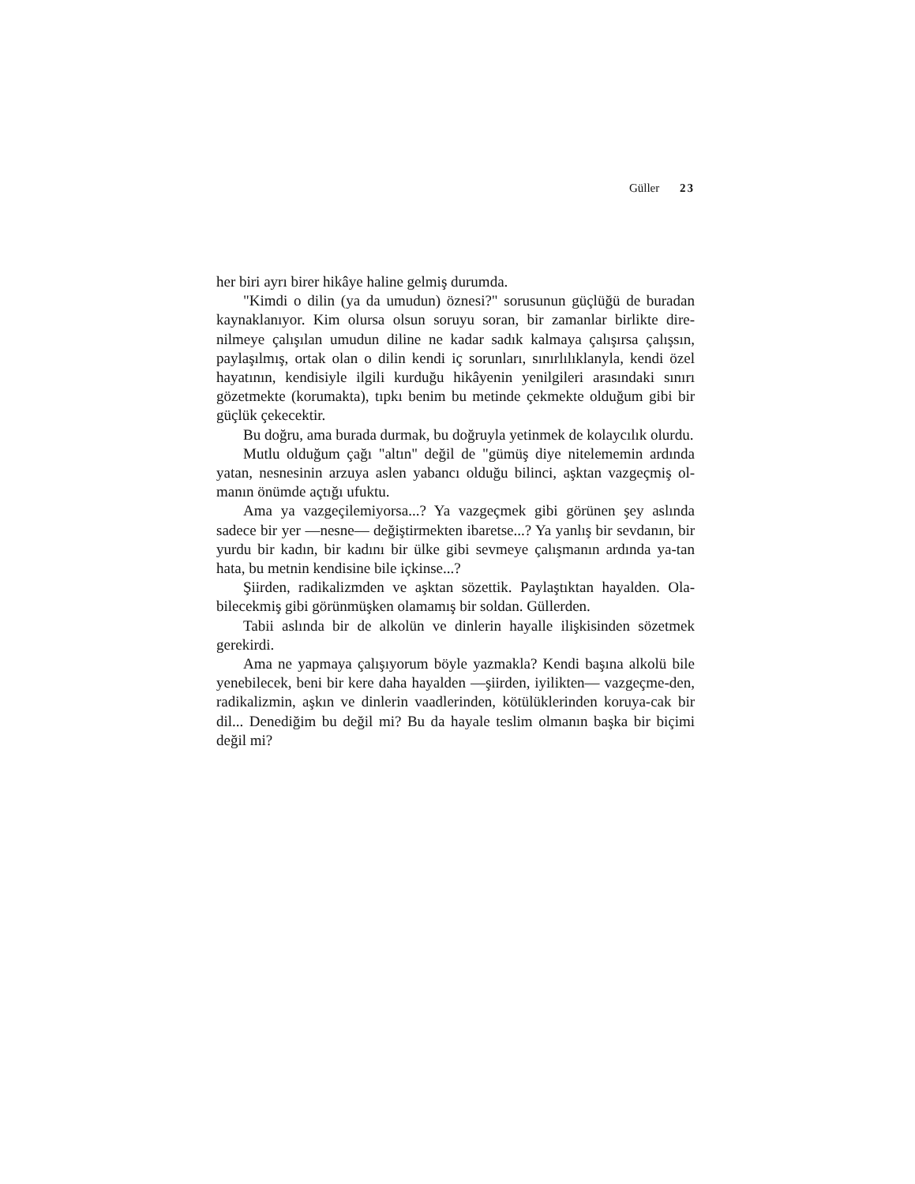Güller 23
her biri ayrı birer hikâye haline gelmiş durumda.
"Kimdi o dilin (ya da umudun) öznesi?" sorusunun güçlüğü de buradan kaynaklanıyor. Kim olursa olsun soruyu soran, bir zamanlar birlikte dire-nilmeye çalışılan umudun diline ne kadar sadık kalmaya çalışırsa çalışsın, paylaşılmış, ortak olan o dilin kendi iç sorunları, sınırlılıklanyla, kendi özel hayatının, kendisiyle ilgili kurduğu hikâyenin yenilgileri arasındaki sınırı gözetmekte (korumakta), tıpkı benim bu metinde çekmekte olduğum gibi bir güçlük çekecektir.
Bu doğru, ama burada durmak, bu doğruyla yetinmek de kolaycılık olurdu.
Mutlu olduğum çağı "altın" değil de "gümüş diye nitelememin ardında yatan, nesnesinin arzuya aslen yabancı olduğu bilinci, aşktan vazgeçmiş ol-manın önümde açtığı ufuktu.
Ama ya vazgeçilemiyorsa...? Ya vazgeçmek gibi görünen şey aslında sadece bir yer —nesne— değiştirmekten ibaretse...? Ya yanlış bir sevdanın, bir yurdu bir kadın, bir kadını bir ülke gibi sevmeye çalışmanın ardında ya-tan hata, bu metnin kendisine bile içkinse...?
Şiirden, radikalizmden ve aşktan sözettik. Paylaştıktan hayalden. Ola-bilecekmiş gibi görünmüşken olamamış bir soldan. Güllerden.
Tabii aslında bir de alkolün ve dinlerin hayalle ilişkisinden sözetmek gerekirdi.
Ama ne yapmaya çalışıyorum böyle yazmakla? Kendi başına alkolü bile yenebilecek, beni bir kere daha hayalden —şiirden, iyilikten— vazgeçme-den, radikalizmin, aşkın ve dinlerin vaadlerinden, kötülüklerinden koruya-cak bir dil... Denediğim bu değil mi? Bu da hayale teslim olmanın başka bir biçimi değil mi?